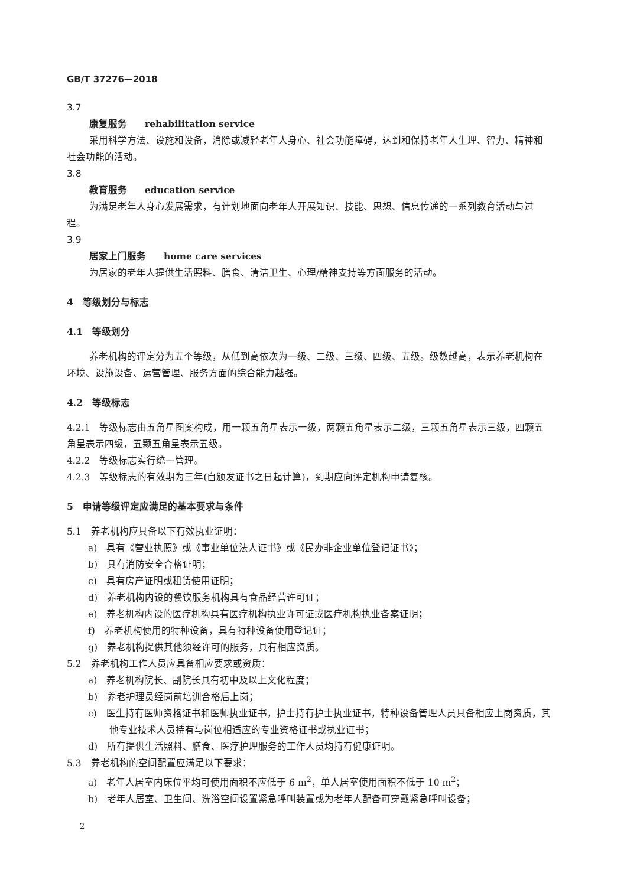GB/T 37276—2018
3.7
康复服务 rehabilitation service
采用科学方法、设施和设备，消除或减轻老年人身心、社会功能障碍，达到和保持老年人生理、智力、精神和社会功能的活动。
3.8
教育服务 education service
为满足老年人身心发展需求，有计划地面向老年人开展知识、技能、思想、信息传递的一系列教育活动与过程。
3.9
居家上门服务 home care services
为居家的老年人提供生活照料、膳食、清洁卫生、心理/精神支持等方面服务的活动。
4　等级划分与标志
4.1　等级划分
养老机构的评定分为五个等级，从低到高依次为一级、二级、三级、四级、五级。级数越高，表示养老机构在环境、设施设备、运营管理、服务方面的综合能力越强。
4.2　等级标志
4.2.1　等级标志由五角星图案构成，用一颗五角星表示一级，两颗五角星表示二级，三颗五角星表示三级，四颗五角星表示四级，五颗五角星表示五级。
4.2.2　等级标志实行统一管理。
4.2.3　等级标志的有效期为三年(自颁发证书之日起计算)，到期应向评定机构申请复核。
5　申请等级评定应满足的基本要求与条件
5.1　养老机构应具备以下有效执业证明：
a)　具有《营业执照》或《事业单位法人证书》或《民办非企业单位登记证书》；
b)　具有消防安全合格证明；
c)　具有房产证明或租赁使用证明；
d)　养老机构内设的餐饮服务机构具有食品经营许可证；
e)　养老机构内设的医疗机构具有医疗机构执业许可证或医疗机构执业备案证明；
f)　养老机构使用的特种设备，具有特种设备使用登记证；
g)　养老机构提供其他须经许可的服务，具有相应资质。
5.2　养老机构工作人员应具备相应要求或资质：
a)　养老机构院长、副院长具有初中及以上文化程度；
b)　养老护理员经岗前培训合格后上岗；
c)　医生持有医师资格证书和医师执业证书，护士持有护士执业证书，特种设备管理人员具备相应上岗资质，其他专业技术人员持有与岗位相适应的专业资格证书或执业证书；
d)　所有提供生活照料、膳食、医疗护理服务的工作人员均持有健康证明。
5.3　养老机构的空间配置应满足以下要求：
a)　老年人居室内床位平均可使用面积不应低于 6 m<sup>2</sup>，单人居室使用面积不低于 10 m<sup>2</sup>；
b)　老年人居室、卫生间、洗浴空间设置紧急呼叫装置或为老年人配备可穿戴紧急呼叫设备；
2